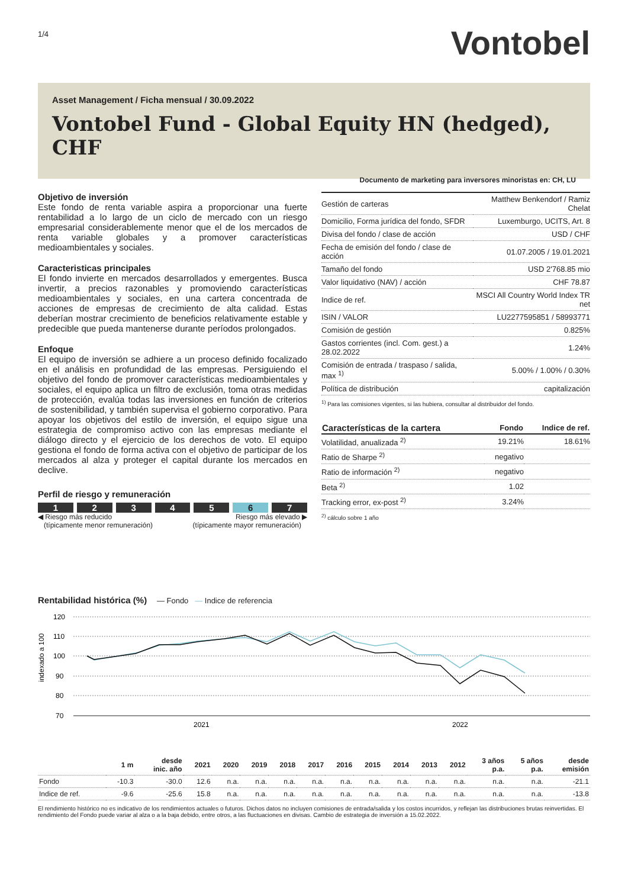1/4
Vontobel
Asset Management / Ficha mensual / 30.09.2022
Vontobel Fund - Global Equity HN (hedged), CHF
Documento de marketing para inversores minoristas en: CH, LU
Objetivo de inversión
Este fondo de renta variable aspira a proporcionar una fuerte rentabilidad a lo largo de un ciclo de mercado con un riesgo empresarial considerablemente menor que el de los mercados de renta variable globales y a promover características medioambientales y sociales.
Caracteristicas principales
El fondo invierte en mercados desarrollados y emergentes. Busca invertir, a precios razonables y promoviendo características medioambientales y sociales, en una cartera concentrada de acciones de empresas de crecimiento de alta calidad. Estas deberían mostrar crecimiento de beneficios relativamente estable y predecible que pueda mantenerse durante períodos prolongados.
Enfoque
El equipo de inversión se adhiere a un proceso definido focalizado en el análisis en profundidad de las empresas. Persiguiendo el objetivo del fondo de promover características medioambientales y sociales, el equipo aplica un filtro de exclusión, toma otras medidas de protección, evalúa todas las inversiones en función de criterios de sostenibilidad, y también supervisa el gobierno corporativo. Para apoyar los objetivos del estilo de inversión, el equipo sigue una estrategia de compromiso activo con las empresas mediante el diálogo directo y el ejercicio de los derechos de voto. El equipo gestiona el fondo de forma activa con el objetivo de participar de los mercados al alza y proteger el capital durante los mercados en declive.
Perfil de riesgo y remuneración
1 2 3 4 5 6 7
◀ Riesgo más reducido
(típicamente menor remuneración)
Riesgo más elevado ▶
(típicamente mayor remuneración)
| Gestión de carteras | Matthew Benkendorf / Ramiz Chelat |
| Domicilio, Forma jurídica del fondo, SFDR | Luxemburgo, UCITS, Art. 8 |
| Divisa del fondo / clase de acción | USD / CHF |
| Fecha de emisión del fondo / clase de acción | 01.07.2005 / 19.01.2021 |
| Tamaño del fondo | USD 2'768.85 mio |
| Valor liquidativo (NAV) / acción | CHF 78.87 |
| Indice de ref. | MSCI All Country World Index TR net |
| ISIN / VALOR | LU2277595851 / 58993771 |
| Comisión de gestión | 0.825% |
| Gastos corrientes (incl. Com. gest.) a 28.02.2022 | 1.24% |
| Comisión de entrada / traspaso / salida, max <sup>1)</sup> | 5.00% / 1.00% / 0.30% |
| Política de distribución | capitalización |
<sup>1)</sup> Para las comisiones vigentes, si las hubiera, consultar al distribuidor del fondo.
| Características de la cartera | Fondo | Indice de ref. |
| --- | --- | --- |
| Volatilidad, anualizada <sup>2)</sup> | 19.21% | 18.61% |
| Ratio de Sharpe <sup>2)</sup> | negativo | |
| Ratio de información <sup>2)</sup> | negativo | |
| Beta <sup>2)</sup> | 1.02 | |
| Tracking error, ex-post <sup>2)</sup> | 3.24% | |
<sup>2)</sup> cálculo sobre 1 año
Rentabilidad histórica (%) — Fondo — Indice de referencia
indexado a 100
120
110
100
90
80
70
2021
2022
| | 1 m | desde inic. año | 2021 | 2020 | 2019 | 2018 | 2017 | 2016 | 2015 | 2014 | 2013 | 2012 | 3 años p.a. | 5 años p.a. | desde emisión |
| --- | --- | --- | --- | --- | --- | --- | --- | --- | --- | --- | --- | --- | --- | --- | --- |
| Fondo | -10.3 | -30.0 | 12.6 | n.a. | n.a. | n.a. | n.a. | n.a. | n.a. | n.a. | n.a. | n.a. | n.a. | n.a. | -21.1 |
| Indice de ref. | -9.6 | -25.6 | 15.8 | n.a. | n.a. | n.a. | n.a. | n.a. | n.a. | n.a. | n.a. | n.a. | n.a. | n.a. | -13.8 |
El rendimiento histórico no es indicativo de los rendimientos actuales o futuros. Dichos datos no incluyen comisiones de entrada/salida y los costos incurridos, y reflejan las distribuciones brutas reinvertidas. El rendimiento del Fondo puede variar al alza o a la baja debido, entre otros, a las fluctuaciones en divisas. Cambio de estrategia de inversión a 15.02.2022.